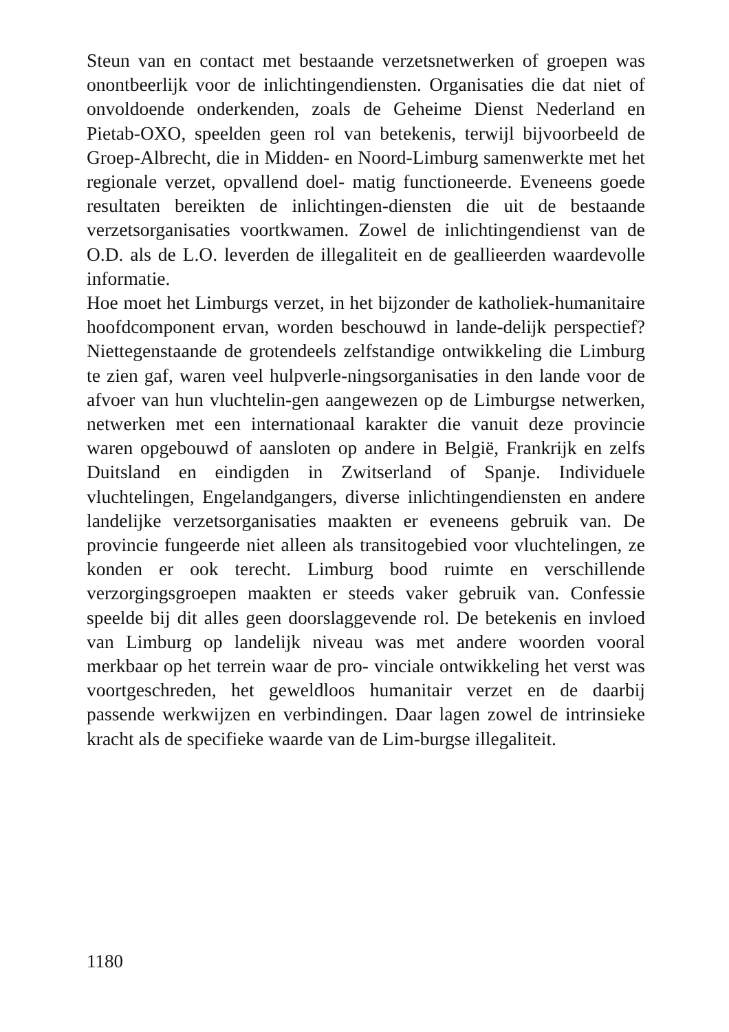Steun van en contact met bestaande verzetsnetwerken of groepen was onontbeerlijk voor de inlichtingendiensten. Organisaties die dat niet of onvoldoende onderkenden, zoals de Geheime Dienst Nederland en Pietab-OXO, speelden geen rol van betekenis, terwijl bijvoorbeeld de Groep-Albrecht, die in Midden- en Noord-Limburg samenwerkte met het regionale verzet, opvallend doel- matig functioneerde. Eveneens goede resultaten bereikten de inlichtingen-diensten die uit de bestaande verzetsorganisaties voortkwamen. Zowel de inlichtingendienst van de O.D. als de L.O. leverden de illegaliteit en de geallieerden waardevolle informatie.
Hoe moet het Limburgs verzet, in het bijzonder de katholiek-humanitaire hoofdcomponent ervan, worden beschouwd in lande-delijk perspectief? Niettegenstaande de grotendeels zelfstandige ontwikkeling die Limburg te zien gaf, waren veel hulpverle-ningsorganisaties in den lande voor de afvoer van hun vluchtelin-gen aangewezen op de Limburgse netwerken, netwerken met een internationaal karakter die vanuit deze provincie waren opgebouwd of aansloten op andere in België, Frankrijk en zelfs Duitsland en eindigden in Zwitserland of Spanje. Individuele vluchtelingen, Engelandgangers, diverse inlichtingendiensten en andere landelijke verzetsorganisaties maakten er eveneens gebruik van. De provincie fungeerde niet alleen als transitogebied voor vluchtelingen, ze konden er ook terecht. Limburg bood ruimte en verschillende verzorgingsgroepen maakten er steeds vaker gebruik van. Confessie speelde bij dit alles geen doorslaggevende rol. De betekenis en invloed van Limburg op landelijk niveau was met andere woorden vooral merkbaar op het terrein waar de pro- vinciale ontwikkeling het verst was voortgeschreden, het geweldloos humanitair verzet en de daarbij passende werkwijzen en verbindingen. Daar lagen zowel de intrinsieke kracht als de specifieke waarde van de Lim-burgse illegaliteit.
1180